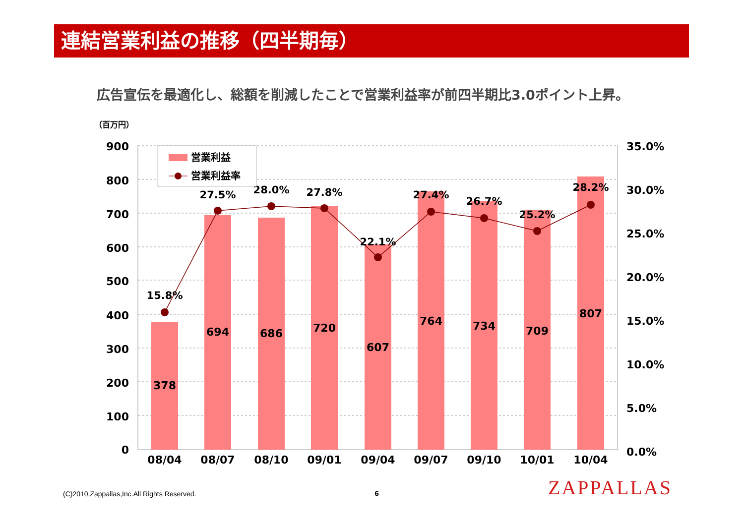連結営業利益の推移（四半期毎）
広告宣伝を最適化し、総額を削減したことで営業利益率が前四半期比3.0ポイント上昇。
（百万円）
900
800
700
600
500
400
300
200
100
0
35.0%
30.0%
25.0%
20.0%
15.0%
10.0%
5.0%
0.0%
378
694
686
720
607
764
734
709
807
15.8%
27.5%
28.0%
27.8%
22.1%
27.4%
26.7%
25.2%
28.2%
08/04
08/07
08/10
09/01
09/04
09/07
09/10
10/01
10/04
営業利益
営業利益率
(C)2010,Zappallas,Inc.All Rights Reserved.
6 ZAPPALLAS